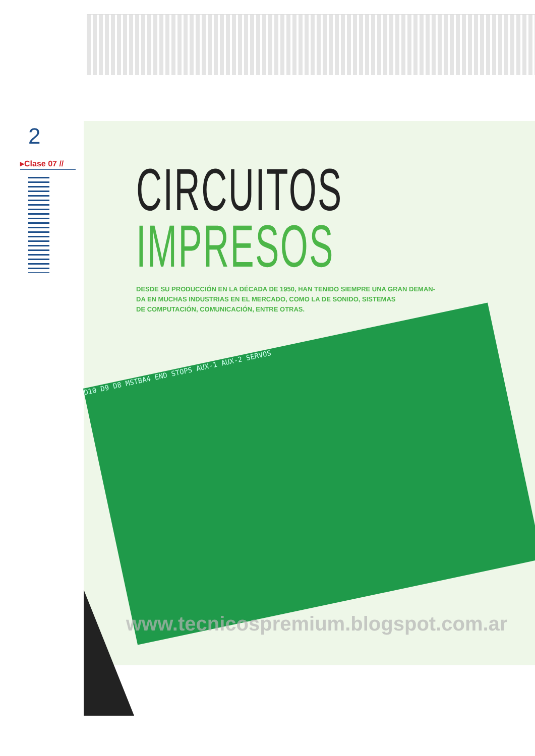2
▸Clase 07 //
D10 D9 D8 MSTBA4 END STOPS AUX-1 AUX-2 SERVOS
CIRCUITOS
IMPRESOS
DESDE SU PRODUCCIÓN EN LA DÉCADA DE 1950, HAN TENIDO SIEMPRE UNA GRAN DEMAN-
DA EN MUCHAS INDUSTRIAS EN EL MERCADO, COMO LA DE SONIDO, SISTEMAS
DE COMPUTACIÓN, COMUNICACIÓN, ENTRE OTRAS.
www.tecnicospremium.blogspot.com.ar